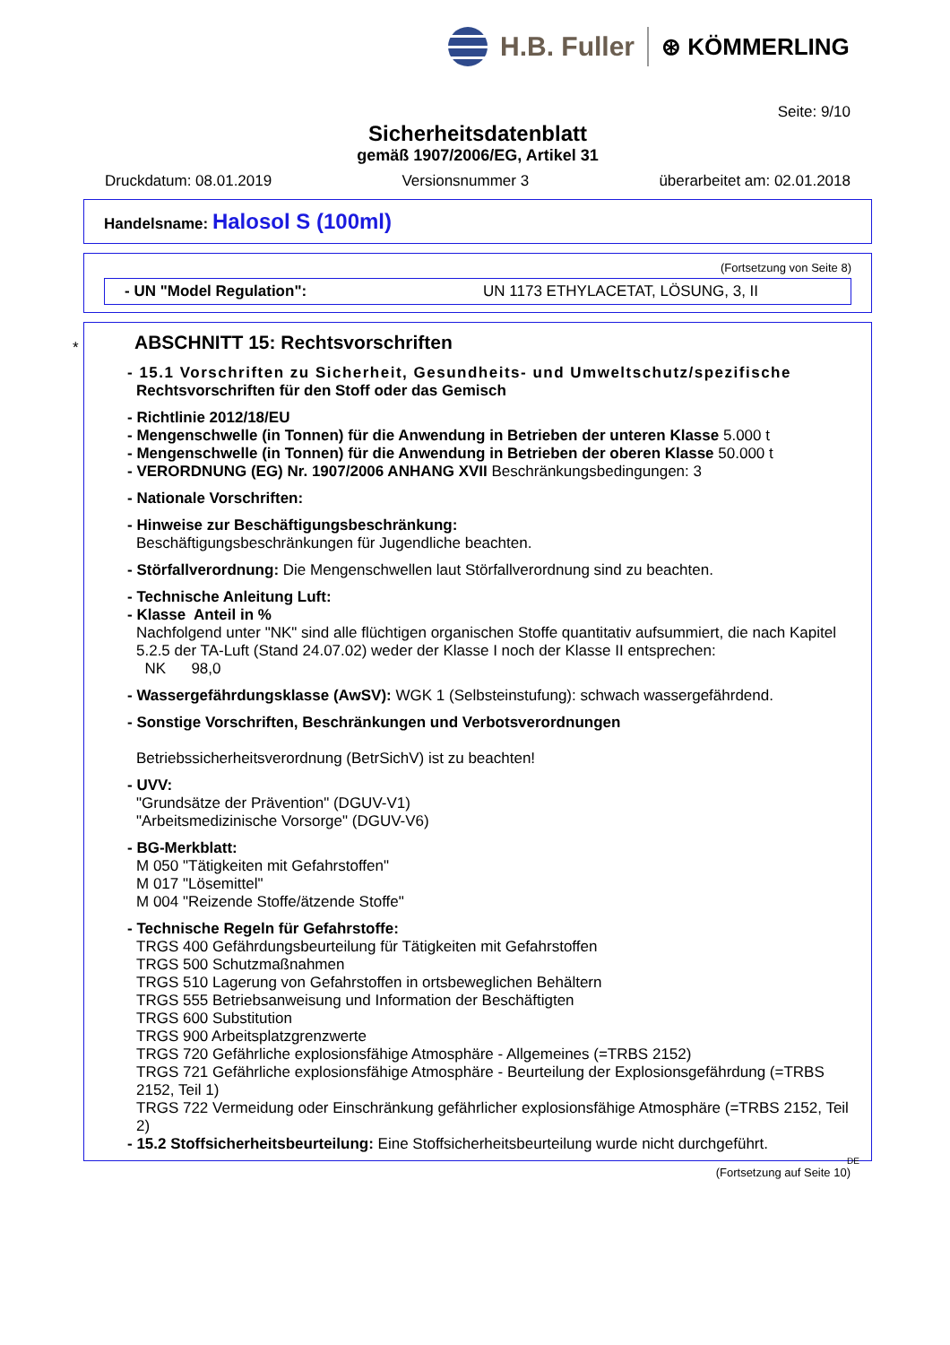H.B. Fuller
⊛ KÖMMERLING
Seite: 9/10
Sicherheitsdatenblatt
gemäß 1907/2006/EG, Artikel 31
Druckdatum: 08.01.2019 Versionsnummer 3 überarbeitet am: 02.01.2018
Handelsname: Halosol S (100ml)
(Fortsetzung von Seite 8)
- UN "Model Regulation": UN 1173 ETHYLACETAT, LÖSUNG, 3, II
*
ABSCHNITT 15: Rechtsvorschriften
- 15.1 Vorschriften zu Sicherheit, Gesundheits- und Umweltschutz/spezifische Rechtsvorschriften für den Stoff oder das Gemisch
- Richtlinie 2012/18/EU
- Mengenschwelle (in Tonnen) für die Anwendung in Betrieben der unteren Klasse 5.000 t
- Mengenschwelle (in Tonnen) für die Anwendung in Betrieben der oberen Klasse 50.000 t
- VERORDNUNG (EG) Nr. 1907/2006 ANHANG XVII Beschränkungsbedingungen: 3
- Nationale Vorschriften:
- Hinweise zur Beschäftigungsbeschränkung:
Beschäftigungsbeschränkungen für Jugendliche beachten.
- Störfallverordnung: Die Mengenschwellen laut Störfallverordnung sind zu beachten.
- Technische Anleitung Luft:
- Klasse Anteil in %
Nachfolgend unter "NK" sind alle flüchtigen organischen Stoffe quantitativ aufsummiert, die nach Kapitel 5.2.5 der TA-Luft (Stand 24.07.02) weder der Klasse I noch der Klasse II entsprechen:
NK 98,0
- Wassergefährdungsklasse (AwSV): WGK 1 (Selbsteinstufung): schwach wassergefährdend.
- Sonstige Vorschriften, Beschränkungen und Verbotsverordnungen
Betriebssicherheitsverordnung (BetrSichV) ist zu beachten!
- UVV:
"Grundsätze der Prävention" (DGUV-V1)
"Arbeitsmedizinische Vorsorge" (DGUV-V6)
- BG-Merkblatt:
M 050 "Tätigkeiten mit Gefahrstoffen"
M 017 "Lösemittel"
M 004 "Reizende Stoffe/ätzende Stoffe"
- Technische Regeln für Gefahrstoffe:
TRGS 400 Gefährdungsbeurteilung für Tätigkeiten mit Gefahrstoffen
TRGS 500 Schutzmaßnahmen
TRGS 510 Lagerung von Gefahrstoffen in ortsbeweglichen Behältern
TRGS 555 Betriebsanweisung und Information der Beschäftigten
TRGS 600 Substitution
TRGS 900 Arbeitsplatzgrenzwerte
TRGS 720 Gefährliche explosionsfähige Atmosphäre - Allgemeines (=TRBS 2152)
TRGS 721 Gefährliche explosionsfähige Atmosphäre - Beurteilung der Explosionsgefährdung (=TRBS 2152, Teil 1)
TRGS 722 Vermeidung oder Einschränkung gefährlicher explosionsfähige Atmosphäre (=TRBS 2152, Teil 2)
- 15.2 Stoffsicherheitsbeurteilung: Eine Stoffsicherheitsbeurteilung wurde nicht durchgeführt.
DE
(Fortsetzung auf Seite 10)